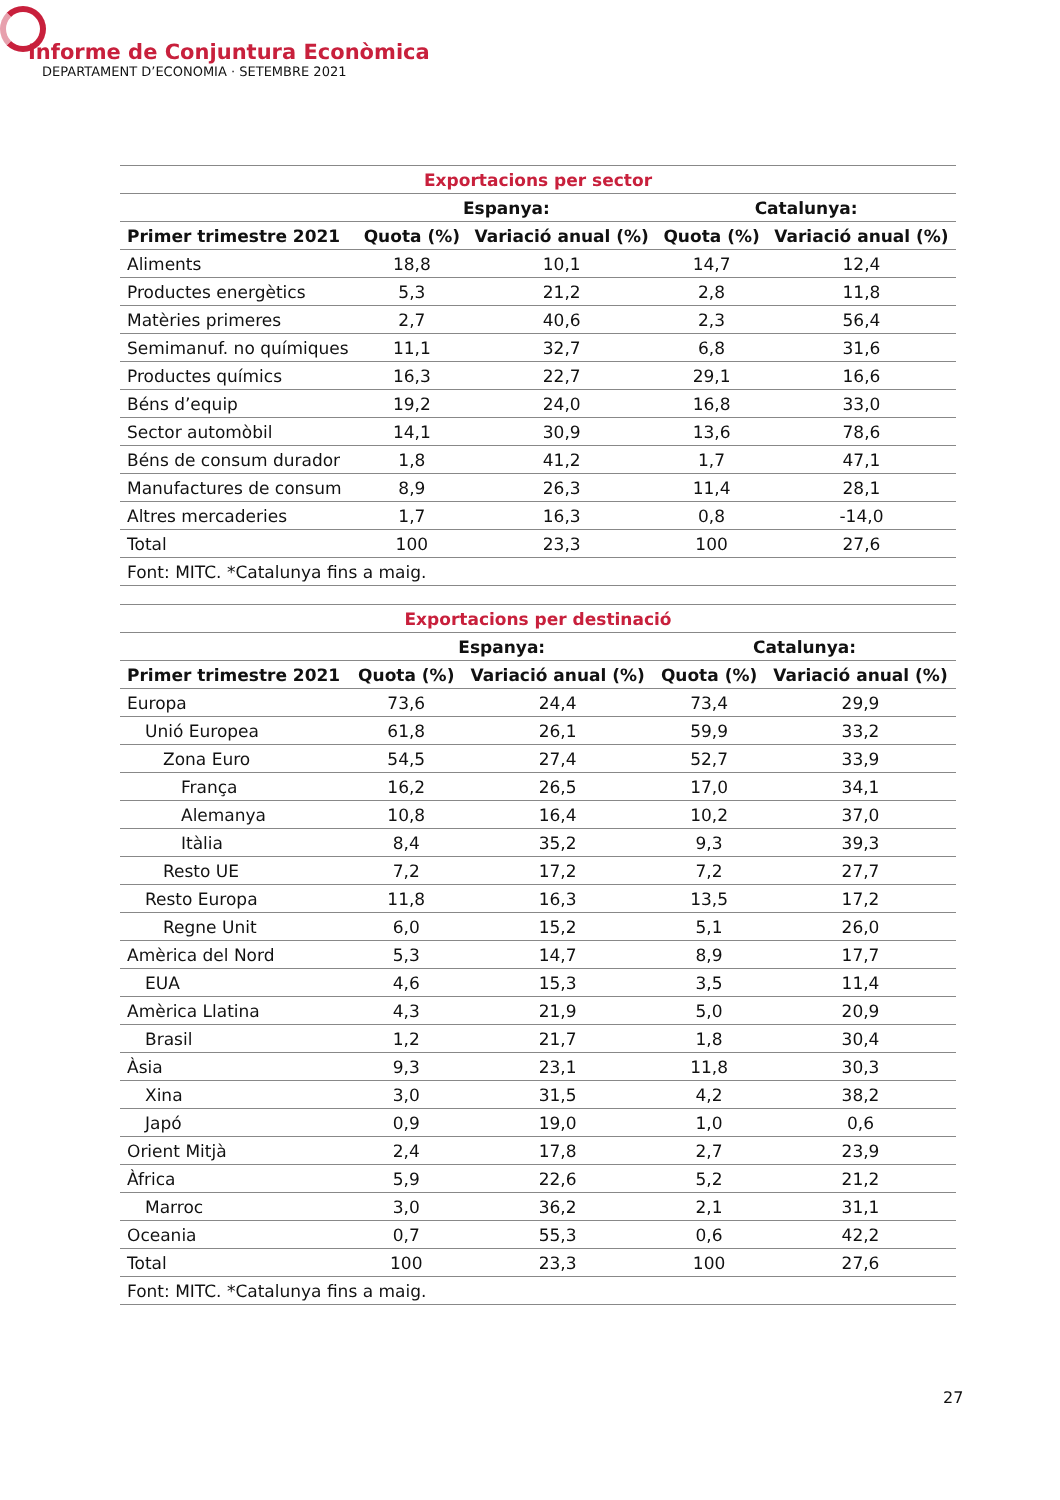Informe de Conjuntura Econòmica
DEPARTAMENT D’ECONOMIA · SETEMBRE 2021
| Exportacions per sector | | | | |
| --- | --- | --- | --- | --- |
| | Espanya: | | Catalunya: | |
| Primer trimestre 2021 | Quota (%) | Variació anual (%) | Quota (%) | Variació anual (%) |
| Aliments | 18,8 | 10,1 | 14,7 | 12,4 |
| Productes energètics | 5,3 | 21,2 | 2,8 | 11,8 |
| Matèries primeres | 2,7 | 40,6 | 2,3 | 56,4 |
| Semimanuf. no químiques | 11,1 | 32,7 | 6,8 | 31,6 |
| Productes químics | 16,3 | 22,7 | 29,1 | 16,6 |
| Béns d’equip | 19,2 | 24,0 | 16,8 | 33,0 |
| Sector automòbil | 14,1 | 30,9 | 13,6 | 78,6 |
| Béns de consum durador | 1,8 | 41,2 | 1,7 | 47,1 |
| Manufactures de consum | 8,9 | 26,3 | 11,4 | 28,1 |
| Altres mercaderies | 1,7 | 16,3 | 0,8 | -14,0 |
| Total | 100 | 23,3 | 100 | 27,6 |
| Font: MITC. *Catalunya fins a maig. | | | | |
| Exportacions per destinació | | | | |
| --- | --- | --- | --- | --- |
| | Espanya: | | Catalunya: | |
| Primer trimestre 2021 | Quota (%) | Variació anual (%) | Quota (%) | Variació anual (%) |
| Europa | 73,6 | 24,4 | 73,4 | 29,9 |
| Unió Europea | 61,8 | 26,1 | 59,9 | 33,2 |
| Zona Euro | 54,5 | 27,4 | 52,7 | 33,9 |
| França | 16,2 | 26,5 | 17,0 | 34,1 |
| Alemanya | 10,8 | 16,4 | 10,2 | 37,0 |
| Itàlia | 8,4 | 35,2 | 9,3 | 39,3 |
| Resto UE | 7,2 | 17,2 | 7,2 | 27,7 |
| Resto Europa | 11,8 | 16,3 | 13,5 | 17,2 |
| Regne Unit | 6,0 | 15,2 | 5,1 | 26,0 |
| Amèrica del Nord | 5,3 | 14,7 | 8,9 | 17,7 |
| EUA | 4,6 | 15,3 | 3,5 | 11,4 |
| Amèrica Llatina | 4,3 | 21,9 | 5,0 | 20,9 |
| Brasil | 1,2 | 21,7 | 1,8 | 30,4 |
| Àsia | 9,3 | 23,1 | 11,8 | 30,3 |
| Xina | 3,0 | 31,5 | 4,2 | 38,2 |
| Japó | 0,9 | 19,0 | 1,0 | 0,6 |
| Orient Mitjà | 2,4 | 17,8 | 2,7 | 23,9 |
| Àfrica | 5,9 | 22,6 | 5,2 | 21,2 |
| Marroc | 3,0 | 36,2 | 2,1 | 31,1 |
| Oceania | 0,7 | 55,3 | 0,6 | 42,2 |
| Total | 100 | 23,3 | 100 | 27,6 |
| Font: MITC. *Catalunya fins a maig. | | | | |
27